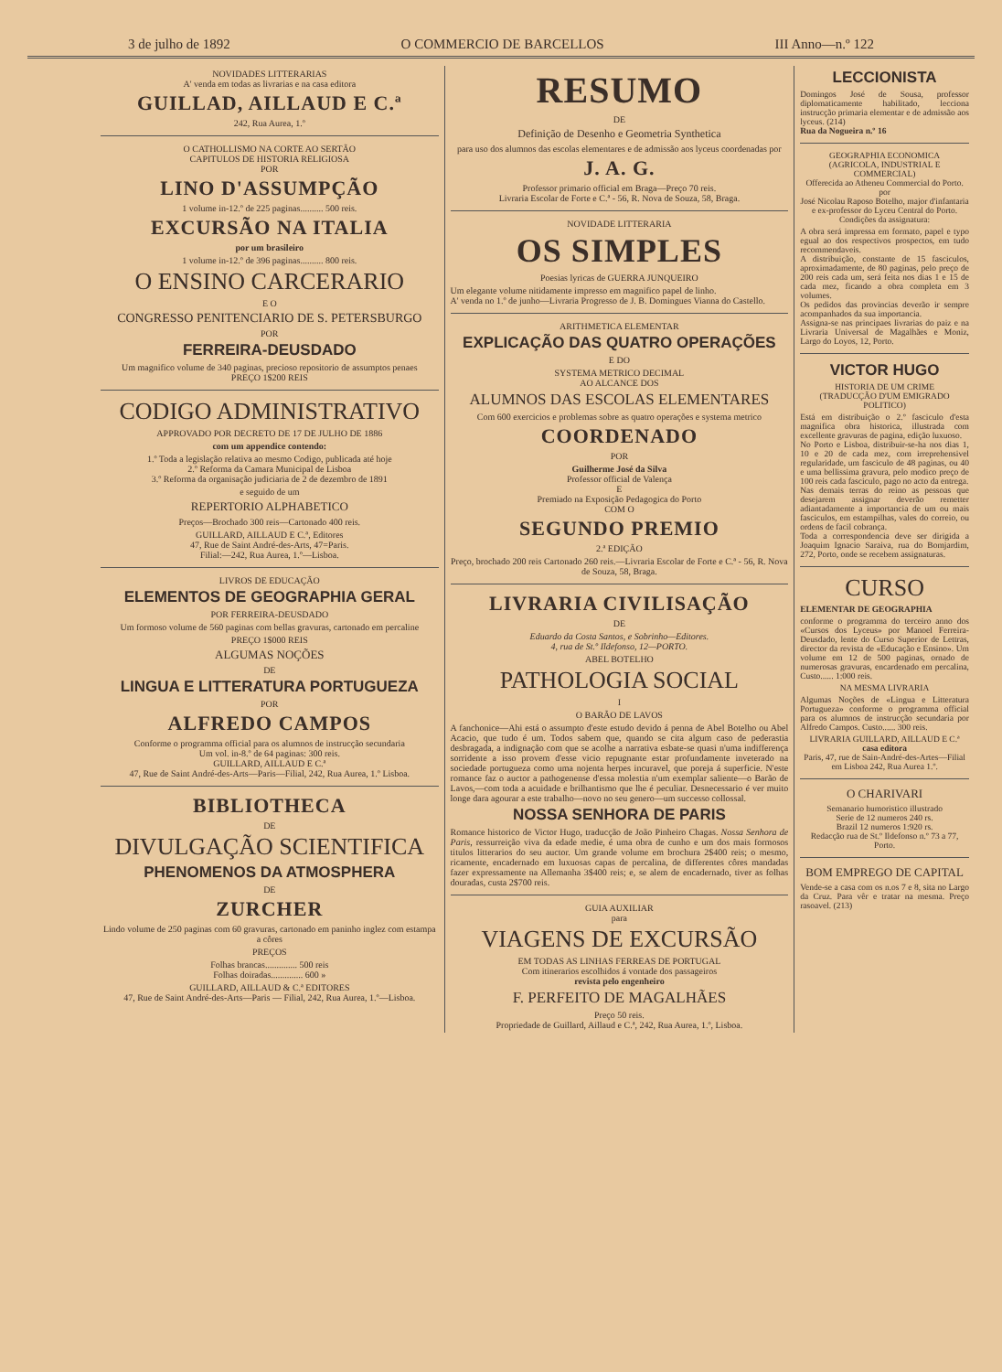3 de julho de 1892 O COMMERCIO DE BARCELLOS III Anno—n.º 122
NOVIDADES LITTERARIAS
A' venda em todas as livrarias e na casa editora
GUILLAD, AILLAUD E C.ª
242, Rua Aurea, 1.º
O CATHOLLISMO NA CORTE AO SERTÃO
CAPITULOS DE HISTORIA RELIGIOSA
POR
LINO D'ASSUMPÇÃO
1 volume in-12.º de 225 paginas.......... 500 reis.
EXCURSÃO NA ITALIA
por um brasileiro
1 volume in-12.º de 396 paginas.......... 800 reis.
O ENSINO CARCERARIO
E O
CONGRESSO PENITENCIARIO DE S. PETERSBURGO
POR
FERREIRA-DEUSDADO
Um magnifico volume de 340 paginas, precioso repositorio de assumptos penaes
PREÇO 1$200 REIS
CODIGO ADMINISTRATIVO
APPROVADO POR DECRETO DE 17 DE JULHO DE 1886
com um appendice contendo:
1.º Toda a legislação relativa ao mesmo Codigo, publicada até hoje
2.º Reforma da Camara Municipal de Lisboa
3.º Reforma da organisação judiciaria de 2 de dezembro de 1891
e seguido de um
REPERTORIO ALPHABETICO
Preços—Brochado 300 reis—Cartonado 400 reis.
GUILLARD, AILLAUD E C.ª, Editores
47, Rue de Saint André-des-Arts, 47=Paris.
Filial:—242, Rua Aurea, 1.º—Lisboa.
LIVROS DE EDUCAÇÃO
ELEMENTOS DE GEOGRAPHIA GERAL
POR FERREIRA-DEUSDADO
Um formoso volume de 560 paginas com bellas gravuras, cartonado em percaline
PREÇO 1$000 REIS
ALGUMAS NOÇÕES
DE
LINGUA E LITTERATURA PORTUGUEZA
POR
ALFREDO CAMPOS
Conforme o programma official para os alumnos de instrucção secundaria
Um vol. in-8.º de 64 paginas: 300 reis.
GUILLARD, AILLAUD E C.ª
47, Rue de Saint André-des-Arts—Paris—Filial, 242, Rua Aurea, 1.º Lisboa.
BIBLIOTHECA
DE
DIVULGAÇÃO SCIENTIFICA
PHENOMENOS DA ATMOSPHERA
DE
ZURCHER
Lindo volume de 250 paginas com 60 gravuras, cartonado em paninho inglez com estampa a côres
PREÇOS
Folhas brancas.............. 500 reis
Folhas doiradas.............. 600 »
GUILLARD, AILLAUD & C.ª EDITORES
47, Rue de Saint André-des-Arts—Paris — Filial, 242, Rua Aurea, 1.º—Lisboa.
RESUMO
DE
Definição de Desenho e Geometria Synthetica
para uso dos alumnos das escolas elementares e de admissão aos lyceus coordenadas por
J. A. G.
Professor primario official em Braga—Preço 70 reis.
Livraria Escolar de Forte e C.ª - 56, R. Nova de Souza, 58, Braga.
NOVIDADE LITTERARIA
OS SIMPLES
Poesias lyricas de GUERRA JUNQUEIRO
Um elegante volume nitidamente impresso em magnifico papel de linho.
A' venda no 1.º de junho—Livraria Progresso de J. B. Domingues Vianna do Castello.
ARITHMETICA ELEMENTAR
EXPLICAÇÃO DAS QUATRO OPERAÇÕES
E DO
SYSTEMA METRICO DECIMAL
AO ALCANCE DOS
ALUMNOS DAS ESCOLAS ELEMENTARES
Com 600 exercicios e problemas sobre as quatro operações e systema metrico
COORDENADO
POR
Guilherme José da Silva
Professor official de Valença
E
Premiado na Exposição Pedagogica do Porto
COM O
SEGUNDO PREMIO
2.ª EDIÇÃO
Preço, brochado 200 reis Cartonado 260 reis.—Livraria Escolar de Forte e C.ª - 56, R. Nova de Souza, 58, Braga.
LIVRARIA CIVILISAÇÃO
DE
Eduardo da Costa Santos, e Sobrinho—Editores.
4, rua de St.º Ildefonso, 12—PORTO.
ABEL BOTELHO
PATHOLOGIA SOCIAL
I
O BARÃO DE LAVOS
A fanchonice—Ahi está o assumpto d'este estudo devido á penna de Abel Botelho ou Abel Acacio, que tudo é um. Todos sabem que, quando se cita algum caso de pederastia desbragada, a indignação com que se acolhe a narrativa esbate-se quasi n'uma indifferença sorridente a isso provem d'esse vicio repugnante estar profundamente inveterado na sociedade portugueza como uma nojenta herpes incuravel, que poreja á superficie. N'este romance faz o auctor a pathogenense d'essa molestia n'um exemplar saliente—o Barão de Lavos,—com toda a acuidade e brilhantismo que lhe é peculiar. Desnecessario é ver muito longe dara agourar a este trabalho—novo no seu genero—um successo collossal.
NOSSA SENHORA DE PARIS
Romance historico de Victor Hugo, traducção de João Pinheiro Chagas. Nossa Senhora de Paris, ressurreição viva da edade medie, é uma obra de cunho e um dos mais formosos titulos litterarios do seu auctor. Um grande volume em brochura 2$400 reis; o mesmo, ricamente, encadernado em luxuosas capas de percalina, de differentes côres mandadas fazer expressamente na Allemanha 3$400 reis; e, se alem de encadernado, tiver as folhas douradas, custa 2$700 reis.
GUIA AUXILIAR
para
VIAGENS DE EXCURSÃO
EM TODAS AS LINHAS FERREAS DE PORTUGAL
Com itinerarios escolhidos á vontade dos passageiros
revista pelo engenheiro
F. PERFEITO DE MAGALHÃES
Preço 50 reis.
Propriedade de Guillard, Aillaud e C.ª, 242, Rua Aurea, 1.º, Lisboa.
LECCIONISTA
Domingos José de Sousa, professor diplomaticamente habilitado, lecciona instrucção primaria elementar e de admissão aos lyceus. (214)
Rua da Nogueira n.º 16
GEOGRAPHIA ECONOMICA
(AGRICOLA, INDUSTRIAL E COMMERCIAL)
Offerecida ao Atheneu Commercial do Porto.
por
José Nicolau Raposo Botelho, major d'infantaria e ex-professor do Lyceu Central do Porto.
Condições da assignatura:
A obra será impressa em formato, papel e typo egual ao dos respectivos prospectos, em tudo recommendaveis.
A distribuição, constante de 15 fasciculos, aproximadamente, de 80 paginas, pelo preço de 200 reis cada um, será feita nos dias 1 e 15 de cada mez, ficando a obra completa em 3 volumes.
Os pedidos das provincias deverão ir sempre acompanhados da sua importancia.
Assigna-se nas principaes livrarias do paiz e na Livraria Universal de Magalhães e Moniz, Largo do Loyos, 12, Porto.
VICTOR HUGO
HISTORIA DE UM CRIME
(TRADUCÇÃO D'UM EMIGRADO POLITICO)
Está em distribuição o 2.º fasciculo d'esta magnifica obra historica, illustrada com excellente gravuras de pagina, edição luxuoso.
No Porto e Lisboa, distribuir-se-ha nos dias 1, 10 e 20 de cada mez, com irreprehensivel regularidade, um fasciculo de 48 paginas, ou 40 e uma bellissima gravura, pelo modico preço de 100 reis cada fasciculo, pago no acto da entrega.
Nas demais terras do reino as pessoas que desejarem assignar deverão remetter adiantadamente a importancia de um ou mais fasciculos, em estampilhas, vales do correio, ou ordens de facil cobrança.
Toda a correspondencia deve ser dirigida a Joaquim Ignacio Saraiva, rua do Bomjardim, 272, Porto, onde se recebem assignaturas.
CURSO
ELEMENTAR DE GEOGRAPHIA
conforme o programma do terceiro anno dos «Cursos dos Lyceus» por Manoel Ferreira-Deusdado, lente do Curso Superior de Lettras, director da revista de «Educação e Ensino». Um volume em 12 de 500 paginas, ornado de numerosas gravuras, encardenado em percalina, Custo...... 1:000 reis.
NA MESMA LIVRARIA
Algumas Noções de «Lingua e Litteratura Portugueza» conforme o programma official para os alumnos de instrucção secundaria por Alfredo Campos. Custo...... 300 reis.
LIVRARIA GUILLARD, AILLAUD E C.ª
casa editora
Paris, 47, rue de Sain-André-des-Artes—Filial em Lisboa 242, Rua Aurea 1.º.
O CHARIVARI
Semanario humoristico illustrado
Serie de 12 numeros 240 rs.
Brazil 12 numeros 1:920 rs.
Redacção rua de St.º Ildefonso n.º 73 a 77, Porto.
BOM EMPREGO DE CAPITAL
Vende-se a casa com os n.os 7 e 8, sita no Largo da Cruz. Para vêr e tratar na mesma. Preço rasoavel. (213)